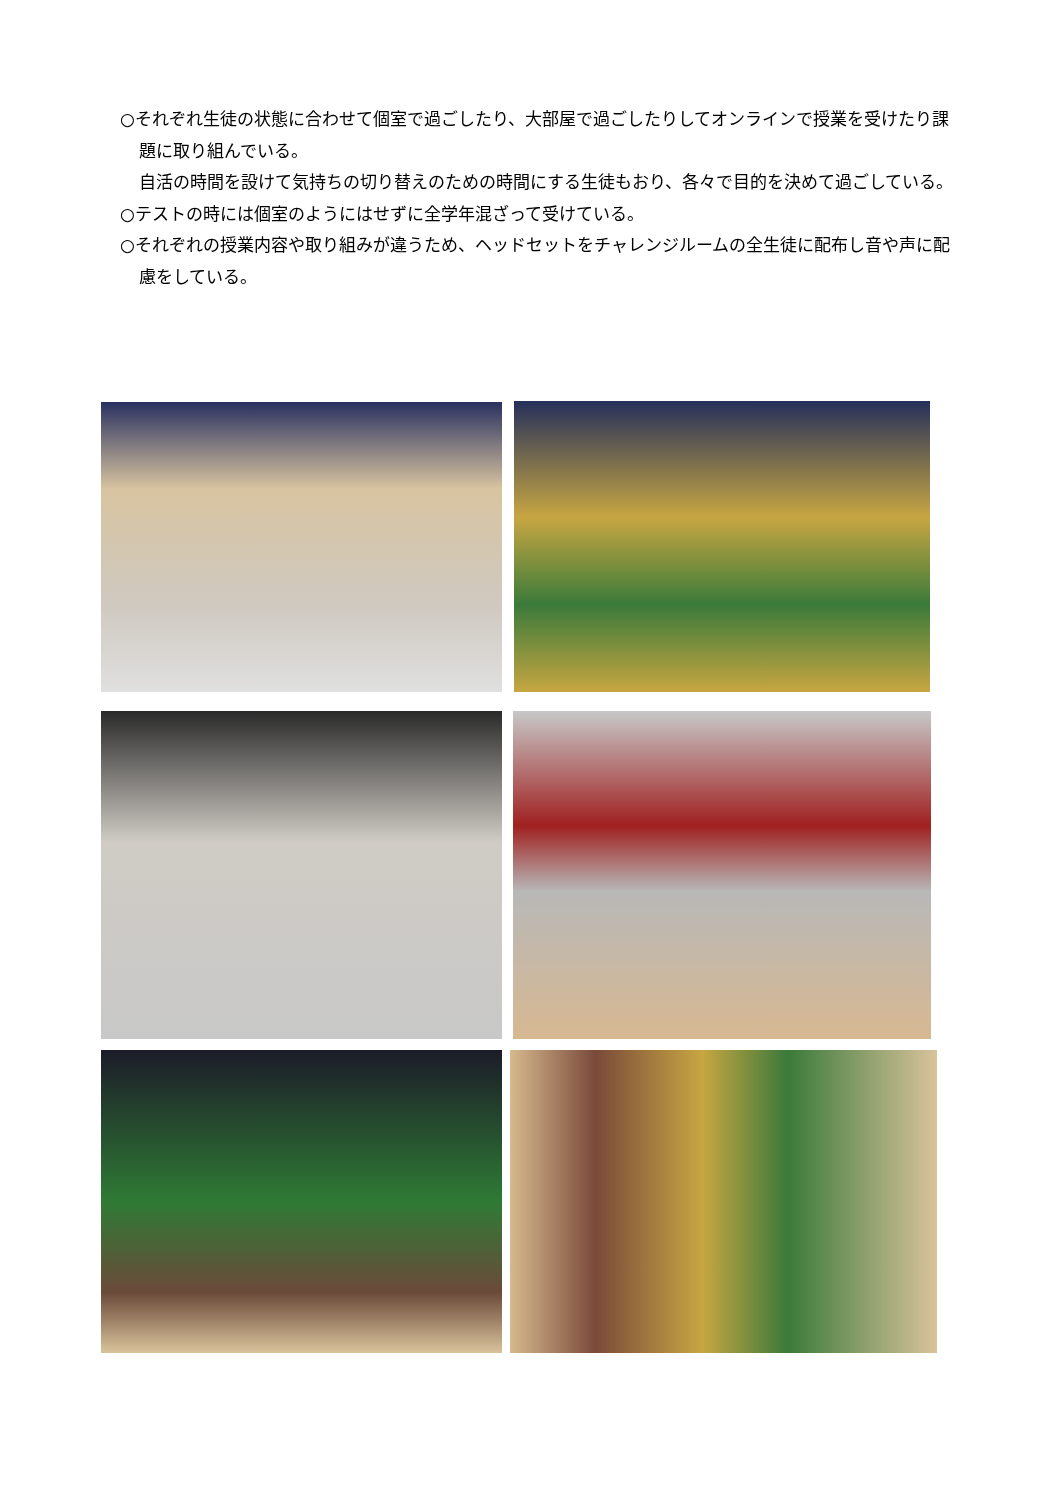○それぞれ生徒の状態に合わせて個室で過ごしたり、大部屋で過ごしたりしてオンラインで授業を受けたり課題に取り組んでいる。
自活の時間を設けて気持ちの切り替えのための時間にする生徒もおり、各々で目的を決めて過ごしている。
○テストの時には個室のようにはせずに全学年混ざって受けている。
○それぞれの授業内容や取り組みが違うため、ヘッドセットをチャレンジルームの全生徒に配布し音や声に配慮をしている。